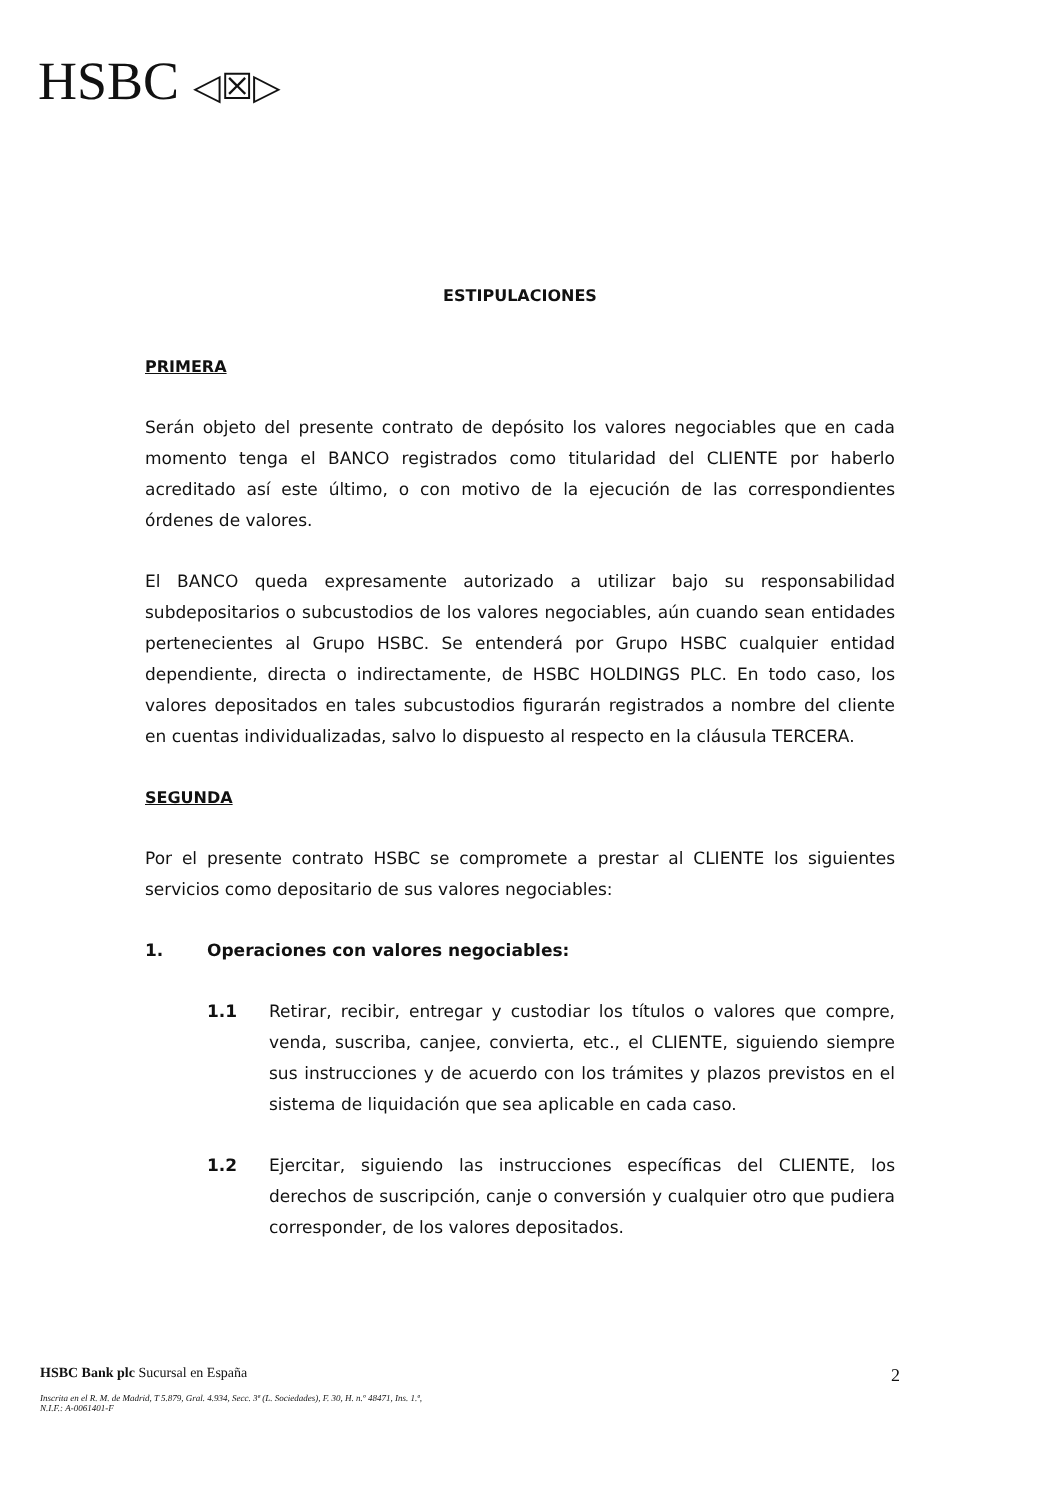HSBC ◁☒▷
ESTIPULACIONES
PRIMERA
Serán objeto del presente contrato de depósito los valores negociables que en cada momento tenga el BANCO registrados como titularidad del CLIENTE por haberlo acreditado así este último, o con motivo de la ejecución de las correspondientes órdenes de valores.
El BANCO queda expresamente autorizado a utilizar bajo su responsabilidad subdepositarios o subcustodios de los valores negociables, aún cuando sean entidades pertenecientes al Grupo HSBC. Se entenderá por Grupo HSBC cualquier entidad dependiente, directa o indirectamente, de HSBC HOLDINGS PLC. En todo caso, los valores depositados en tales subcustodios figurarán registrados a nombre del cliente en cuentas individualizadas, salvo lo dispuesto al respecto en la cláusula TERCERA.
SEGUNDA
Por el presente contrato HSBC se compromete a prestar al CLIENTE los siguientes servicios como depositario de sus valores negociables:
1. Operaciones con valores negociables:
1.1 Retirar, recibir, entregar y custodiar los títulos o valores que compre, venda, suscriba, canjee, convierta, etc., el CLIENTE, siguiendo siempre sus instrucciones y de acuerdo con los trámites y plazos previstos en el sistema de liquidación que sea aplicable en cada caso.
1.2 Ejercitar, siguiendo las instrucciones específicas del CLIENTE, los derechos de suscripción, canje o conversión y cualquier otro que pudiera corresponder, de los valores depositados.
2
HSBC Bank plc Sucursal en España
Inscrita en el R. M. de Madrid, T 5.879, Gral. 4.934, Secc. 3ª (L. Sociedades), F. 30, H. n.º 48471, Ins. 1.ª,
N.I.F.: A-0061401-F